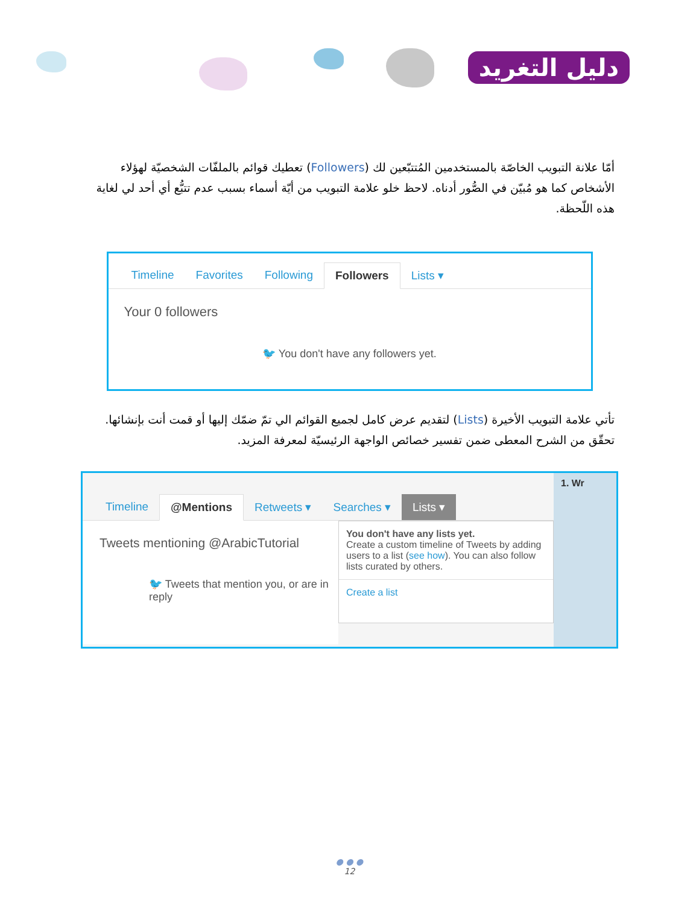دليل التغريد
أمّا علانة التبويب الخاصّة بالمستخدمين المُتتبّعين لك (Followers) تعطيك قوائم بالملفّات الشخصيّة لهؤلاء الأشخاص كما هو مُبيّن في الصُّور أدناه. لاحظ خلو علامة التبويب من أيّة أسماء بسبب عدم تتبُّع أي أحد لي لغاية هذه اللّحظة.
Timeline Favorites Following Followers Lists ▾
Your 0 followers
🐦 You don't have any followers yet.
تأتي علامة التبويب الأخيرة (Lists) لتقديم عرض كامل لجميع القوائم الي تمّ ضمّك إليها أو قمت أنت بإنشائها. تحقّق من الشرح المعطى ضمن تفسير خصائص الواجهة الرئيسيّة لمعرفة المزيد.
Timeline @Mentions Retweets ▾ Searches ▾ Lists ▾
Tweets mentioning @ArabicTutorial
🐦 Tweets that mention you, or are in reply
You don't have any lists yet.
Create a custom timeline of Tweets by adding users to a list (see how). You can also follow lists curated by others.
Create a list
1. Wr
● ● ●
12